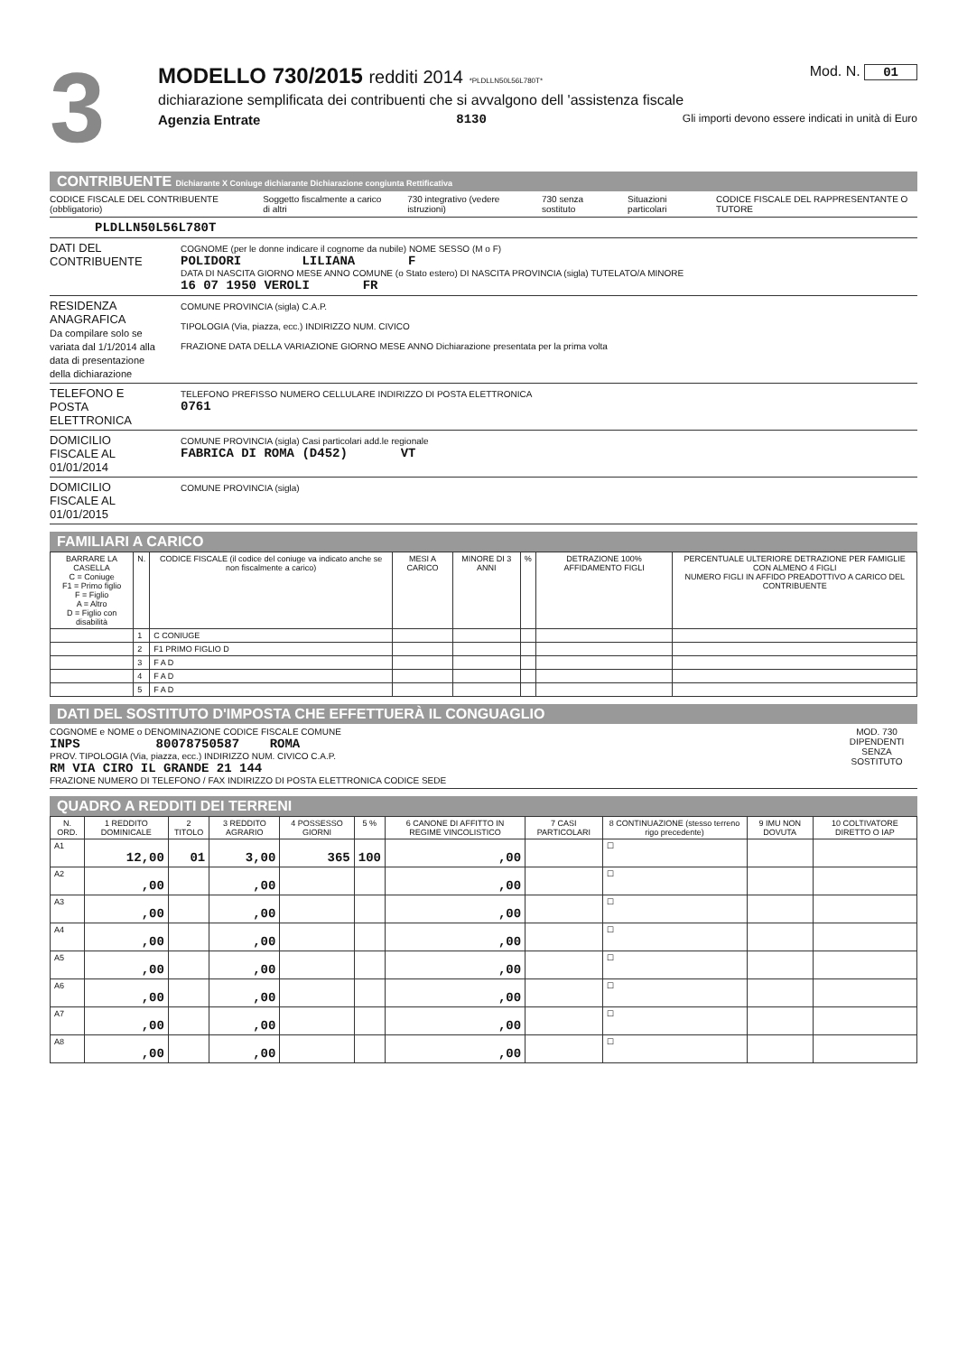3
MODELLO 730/2015 redditi 2014 *PLDLLN50L56L780T* Mod. N. 01
dichiarazione semplificata dei contribuenti che si avvalgono dell 'assistenza fiscale
Agenzia Entrate 8130 Gli importi devono essere indicati in unità di Euro
CONTRIBUENTE Dichiarante X Coniuge dichiarante Dichiarazione congiunta Rettificativa
CODICE FISCALE DEL CONTRIBUENTE (obbligatorio) Soggetto fiscalmente a carico di altri 730 integrativo (vedere istruzioni) 730 senza sostituto Situazioni particolari CODICE FISCALE DEL RAPPRESENTANTE O TUTORE
PLDLLN50L56L780T
DATI DEL CONTRIBUENTE
COGNOME (per le donne indicare il cognome da nubile) NOME SESSO (M o F)
POLIDORI LILIANA F
DATA DI NASCITA GIORNO MESE ANNO COMUNE (o Stato estero) DI NASCITA PROVINCIA (sigla) TUTELATO/A MINORE
16 07 1950 VEROLI FR
RESIDENZA ANAGRAFICA
Da compilare solo se variata dal 1/1/2014 alla data di presentazione della dichiarazione
COMUNE PROVINCIA (sigla) C.A.P.
TIPOLOGIA (Via, piazza, ecc.) INDIRIZZO NUM. CIVICO
FRAZIONE DATA DELLA VARIAZIONE GIORNO MESE ANNO Dichiarazione presentata per la prima volta
TELEFONO E POSTA ELETTRONICA
TELEFONO PREFISSO NUMERO CELLULARE INDIRIZZO DI POSTA ELETTRONICA
0761
DOMICILIO FISCALE AL 01/01/2014
COMUNE PROVINCIA (sigla) Casi particolari add.le regionale
FABRICA DI ROMA (D452) VT
DOMICILIO FISCALE AL 01/01/2015
COMUNE PROVINCIA (sigla)
FAMILIARI A CARICO
| BARRARE LA CASELLA C = Coniuge F1 = Primo figlio F = Figlio A = Altro D = Figlio con disabilità | N. | CODICE FISCALE (il codice del coniuge va indicato anche se non fiscalmente a carico) | MESI A CARICO | MINORE DI 3 ANNI | % | DETRAZIONE 100% AFFIDAMENTO FIGLI | PERCENTUALE ULTERIORE DETRAZIONE PER FAMIGLIE CON ALMENO 4 FIGLI NUMERO FIGLI IN AFFIDO PREADOTTIVO A CARICO DEL CONTRIBUENTE |
| --- | --- | --- | --- | --- | --- | --- | --- |
| | 1 | C CONIUGE | | | | | |
| | 2 | F1 PRIMO FIGLIO D | | | | | |
| | 3 | F A D | | | | | |
| | 4 | F A D | | | | | |
| | 5 | F A D | | | | | |
DATI DEL SOSTITUTO D'IMPOSTA CHE EFFETTUERÀ IL CONGUAGLIO
COGNOME e NOME o DENOMINAZIONE CODICE FISCALE COMUNE
INPS 80078750587 ROMA
PROV. TIPOLOGIA (Via, piazza, ecc.) INDIRIZZO NUM. CIVICO C.A.P.
RM VIA CIRO IL GRANDE 21 144
FRAZIONE NUMERO DI TELEFONO / FAX INDIRIZZO DI POSTA ELETTRONICA CODICE SEDE
MOD. 730 DIPENDENTI SENZA SOSTITUTO
QUADRO A REDDITI DEI TERRENI
| N. ORD. | 1 REDDITO DOMINICALE | 2 TITOLO | 3 REDDITO AGRARIO | 4 POSSESSO GIORNI | 5 % | 6 CANONE DI AFFITTO IN REGIME VINCOLISTICO | 7 CASI PARTICOLARI | 8 CONTINUAZIONE (stesso terreno rigo precedente) | 9 IMU NON DOVUTA | 10 COLTIVATORE DIRETTO O IAP |
| --- | --- | --- | --- | --- | --- | --- | --- | --- | --- | --- |
| A1 | 12,00 | 01 | 3,00 | 365 | 100 | ,00 | | ☐ | | |
| A2 | ,00 | | ,00 | | | ,00 | | ☐ | | |
| A3 | ,00 | | ,00 | | | ,00 | | ☐ | | |
| A4 | ,00 | | ,00 | | | ,00 | | ☐ | | |
| A5 | ,00 | | ,00 | | | ,00 | | ☐ | | |
| A6 | ,00 | | ,00 | | | ,00 | | ☐ | | |
| A7 | ,00 | | ,00 | | | ,00 | | ☐ | | |
| A8 | ,00 | | ,00 | | | ,00 | | ☐ | | |